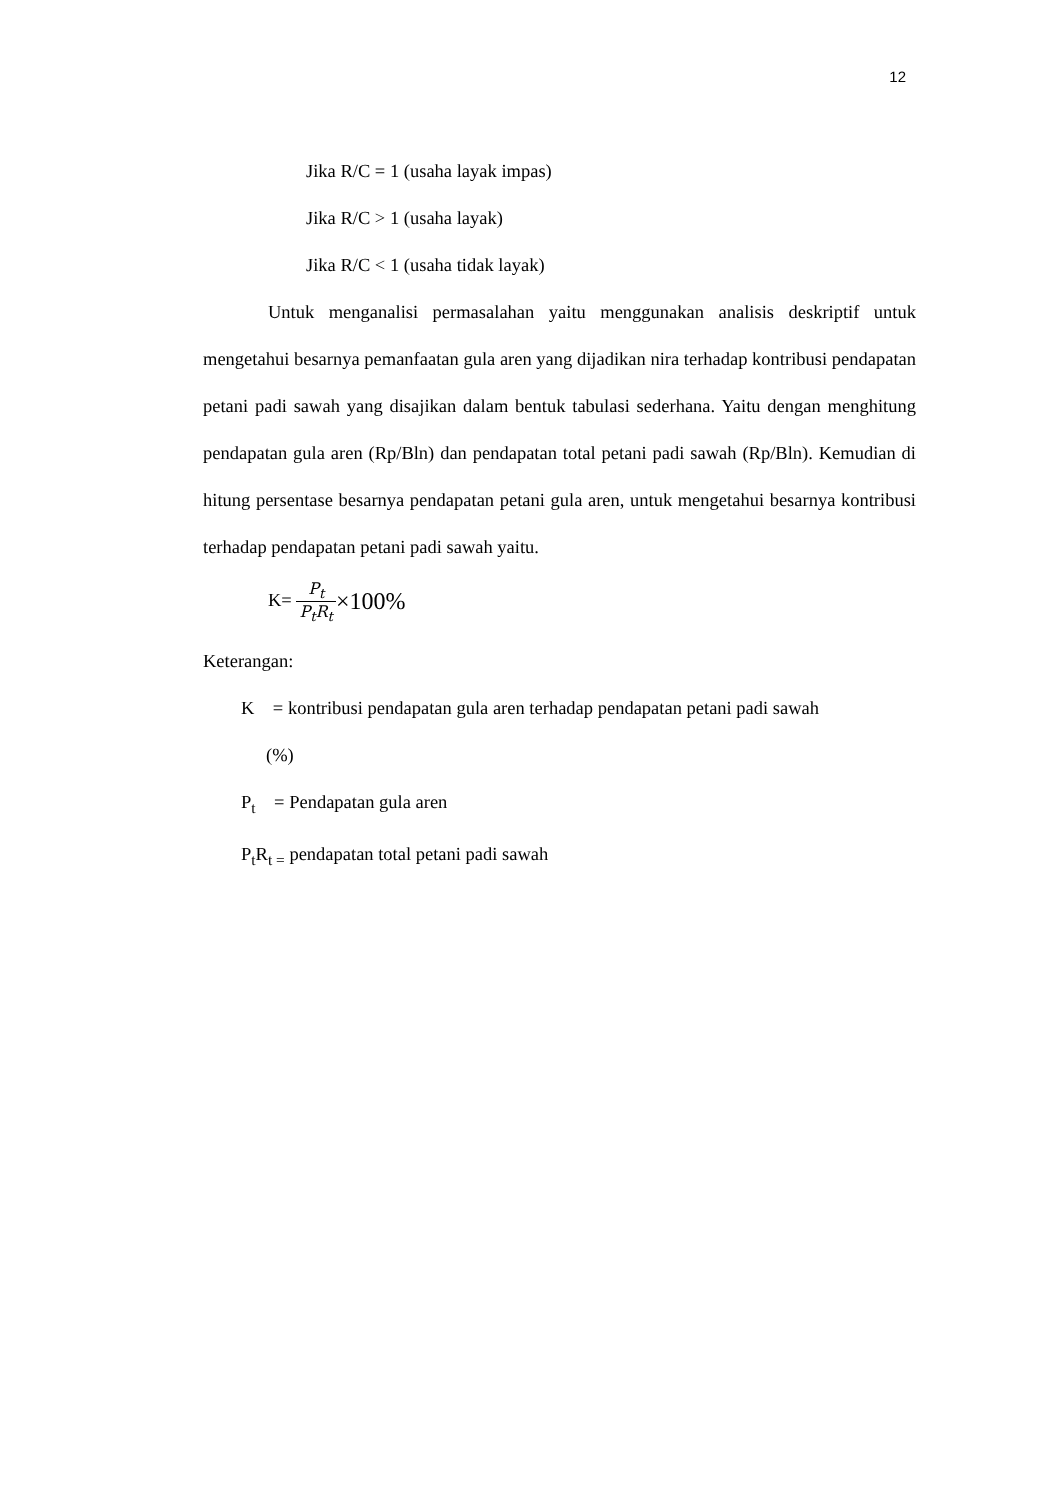12
Jika R/C = 1 (usaha layak impas)
Jika R/C > 1 (usaha layak)
Jika R/C < 1 (usaha tidak layak)
Untuk menganalisi permasalahan yaitu menggunakan analisis deskriptif untuk mengetahui besarnya pemanfaatan gula aren yang dijadikan nira terhadap kontribusi pendapatan petani padi sawah yang disajikan dalam bentuk tabulasi sederhana. Yaitu dengan menghitung pendapatan gula aren (Rp/Bln) dan pendapatan total petani padi sawah (Rp/Bln). Kemudian di hitung persentase besarnya pendapatan petani gula aren, untuk mengetahui besarnya kontribusi terhadap pendapatan petani padi sawah yaitu.
K= P<sub>t</sub> P<sub>t</sub>R<sub>t</sub>×100%
Keterangan:
K = kontribusi pendapatan gula aren terhadap pendapatan petani padi sawah
(%)
P<sub>t</sub> = Pendapatan gula aren
P<sub>t</sub>R<sub>t =</sub> pendapatan total petani padi sawah